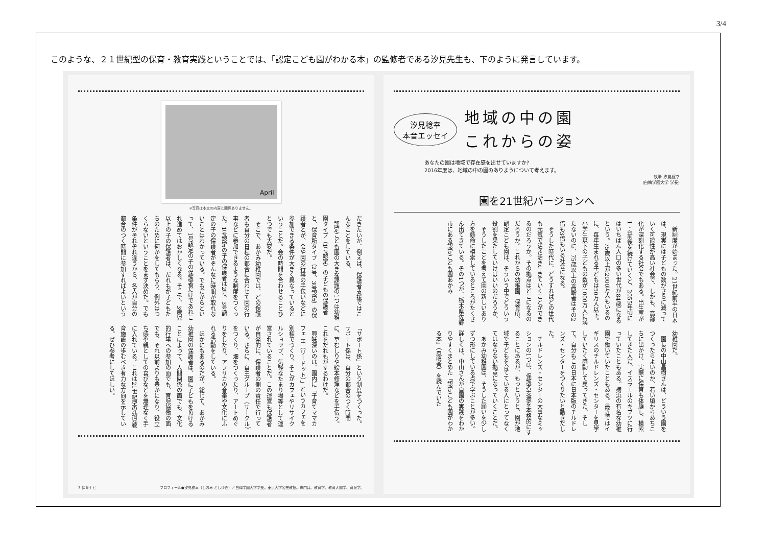3/4
このような、２１世紀型の保育・教育実践ということでは、「認定こども園がわかる本」の監修者である汐見先生も、下のように発言しています。
汐見稔幸
本音エッセイ
地域の中の園
これからの姿
あなたの園は地域で存在感を出せていますか?
2016年度は、地域の中の園のありようについて考えます。
執筆 汐見稔幸
(白梅学園大学 学長)
園を21世紀バージョンへ
新制度が始まった。21世紀前半の日本は、現実には子どもの数がさらに減っていく可能性が高い社会で、しかも、高齢化が深刻化する社会でもある。出生率が1・4前後を続けていくと、2055年頃にはいちばん人口の多い世代が84歳になるという。75歳以上が2000万人もいるのに、毎年生まれる子どもは50万人以下。小学生以下の子どもの数が1000万人に満たないのに、75歳以上の高齢者はその2倍も3倍もいる社会になる。
そうした時代に、どうすればどの世代も元気で活き活き生きていくことができるのだろうか。その拠点はどこになるのだろうか。これからの幼稚園、保育所、認定こども園は、そういう中でどういう役割を果たしていけばいいのだろうか。
そうしたことを考えて園の新しいあり方を懸命に模索しているところがたくさん出てきている。その1つが、栃木県佐野市にある認定こども園あかみ
幼稚園だ。
園長の中山昌樹さんは、どういう園をつくったらよいのか、若い頃からあちこちに出かけ、実際に保育も体験し、模索してきた人だ。イスラエルのキブツに行っていたこともある。横浜の有名な幼稚園で働いていたこともある。最近ではイギリスのチルドレンズ・センターを見学していたく感動して戻ってきた。そして、自分もこの日本に日本版のチルドレンズ・センターをつくりたいと動きだした。
チルドレンズ・センターの大事なミッションの1つは、保護者支援を本格的にすることにあるが、もっというと、園が地域で子どもを育てている人にとってなくてはならない拠点になっていくことだ。
あかみ幼稚園は、そうした願いを少しずつ形にしている点で学ぶことが多い。詳しくは、中山さんが自園の実践をわかりやすくまとめた『認定こども園がわかる本』（風鳴舎）を読んでいた
April
※写真は本文の内容と関係ありません。
だきたいが、例えば、保護者支援ではこんなことをしている。
認定こども園の大きな課題の1つは幼稚園タイプ（1号認定）の子どもの保護者と、保育所タイプ（2号、3号認定）の保護者とが、会や園の行事の手伝いなどに参加できる条件が大きく異なっているということだ。会の時間を合わせることひとつでも大変だ。
そこで、あかみ幼稚園では、どの保護者も自分の日程の都合に合わせて園の行事などに参加できるような制度をつくった。1号認定の子の保護者は2号、3号認定の子の保護者がそんなに時間が取れないことはわかっている。でもだからといって、1号認定の子の保護者だけであれこれ進めてはおかしくなる。そこで、3歳児以上の子の保護者は、だれもが子どもたちのために何かをしてもらう、例外はつくらないということをまず決めた。でも条件がそれぞれ違うから、各人が自分の都合のつく時間に参加すればよいという
「サポート係」という制度をつくった。サポート係は、自分の都合のつく時間に、草むしりや絵本修理などを手伝う。これをだれもがするわけだ。
興味深いのは、園内に「子育てママカフェ エ（リードット）」というカフェを別棟でつくり、そこがカフェやリサイクルショップ、気軽なたまり場等として運営されていることだ。この運営も保護者が自発的に、保護者の側の責任で行っている。さらに、自主グループ（サークル）をつくり、畑をつくったり、アートめぐりをしたり、アフリカの音楽や文化にふれる活動をしている。
ほかにもあるのだが、総じて、あかみ幼稚園の保護者は、園に子どもを預けることによって、人間関係の面でも、文化的行事への参加の面でも、育児協働の面でも、それ以前よりも豊かになり、役立ち感や親としての喜びなどを無理なく手に入れている。これは21世紀型の幼児教育施設の歩むべき有力な方向を示している。ぜひ参考にしてほしい。
7 保育ナビ プロフィール●汐見稔幸（しおみ としゆき）／白梅学園大学学長。東京大学名誉教授。専門は、教育学、教育人間学、育児学。